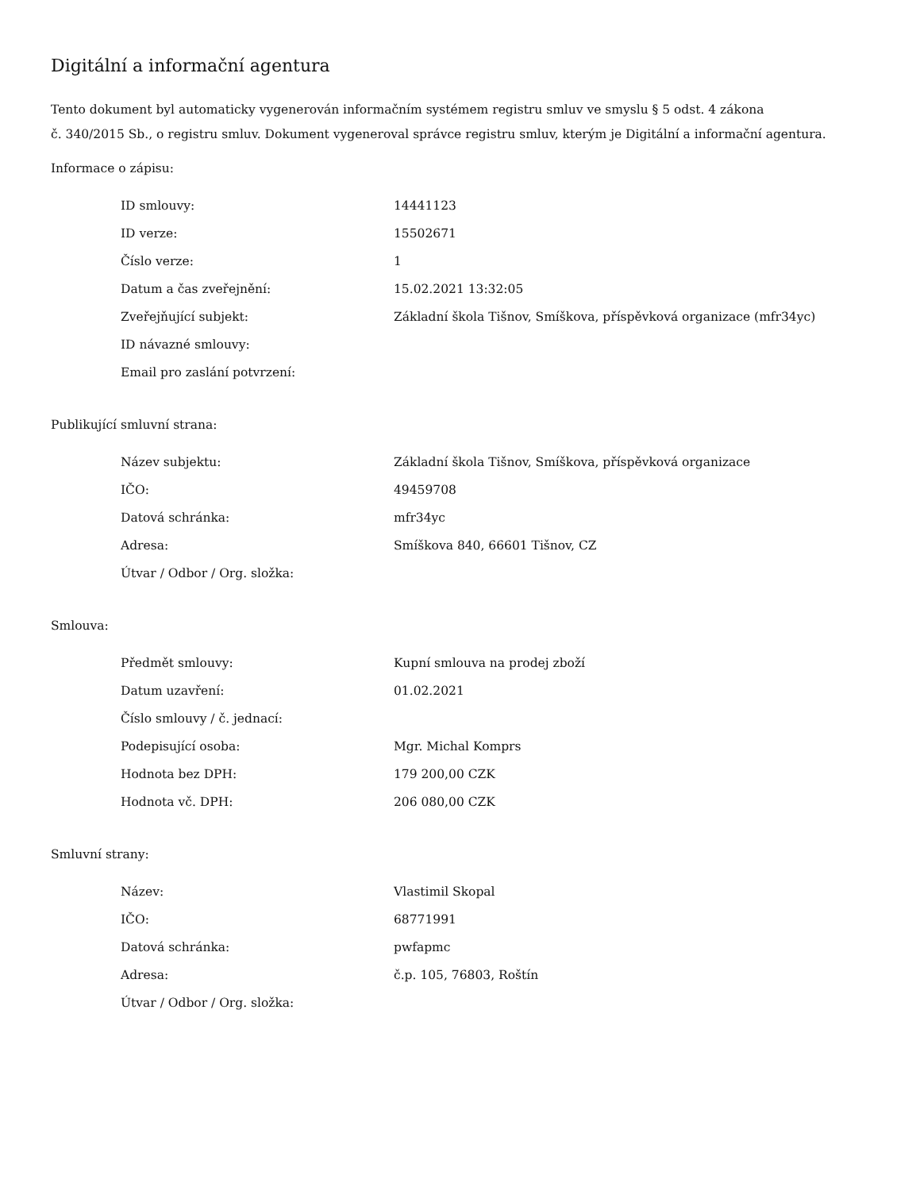Digitální a informační agentura
Tento dokument byl automaticky vygenerován informačním systémem registru smluv ve smyslu § 5 odst. 4 zákona
č. 340/2015 Sb., o registru smluv. Dokument vygeneroval správce registru smluv, kterým je Digitální a informační agentura.
Informace o zápisu:
| ID smlouvy: | 14441123 |
| ID verze: | 15502671 |
| Číslo verze: | 1 |
| Datum a čas zveřejnění: | 15.02.2021 13:32:05 |
| Zveřejňující subjekt: | Základní škola Tišnov, Smíškova, příspěvková organizace (mfr34yc) |
| ID návazné smlouvy: | |
| Email pro zaslání potvrzení: | |
Publikující smluvní strana:
| Název subjektu: | Základní škola Tišnov, Smíškova, příspěvková organizace |
| IČO: | 49459708 |
| Datová schránka: | mfr34yc |
| Adresa: | Smíškova 840, 66601 Tišnov, CZ |
| Útvar / Odbor / Org. složka: | |
Smlouva:
| Předmět smlouvy: | Kupní smlouva na prodej zboží |
| Datum uzavření: | 01.02.2021 |
| Číslo smlouvy / č. jednací: | |
| Podepisující osoba: | Mgr. Michal Komprs |
| Hodnota bez DPH: | 179 200,00 CZK |
| Hodnota vč. DPH: | 206 080,00 CZK |
Smluvní strany:
| Název: | Vlastimil Skopal |
| IČO: | 68771991 |
| Datová schránka: | pwfapmc |
| Adresa: | č.p. 105, 76803, Roštín |
| Útvar / Odbor / Org. složka: | |